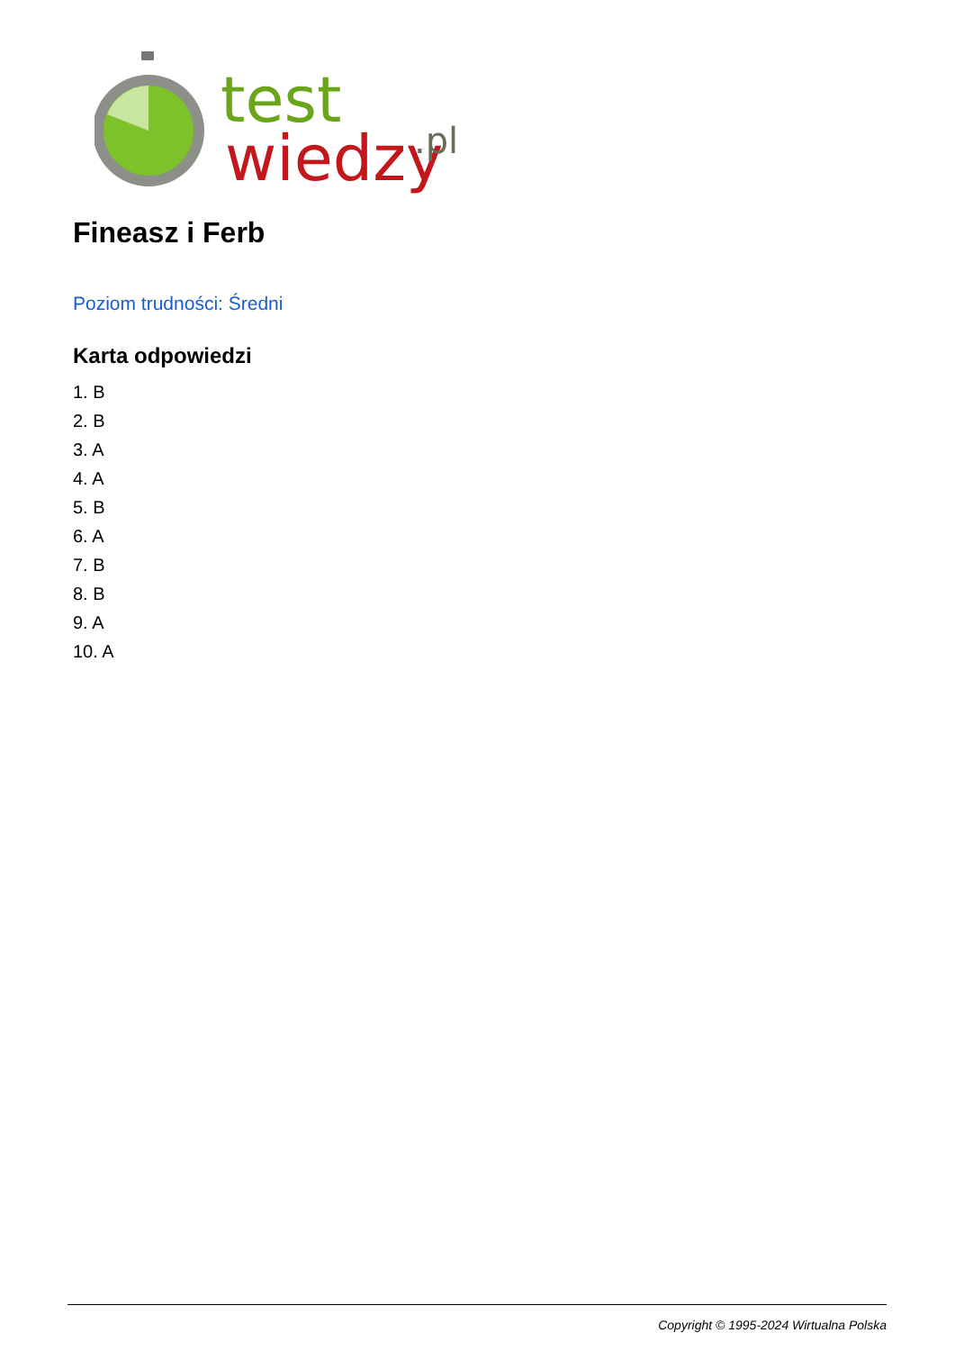test
wiedzy
.pl
Fineasz i Ferb
Poziom trudności: Średni
Karta odpowiedzi
1. B
2. B
3. A
4. A
5. B
6. A
7. B
8. B
9. A
10. A
Copyright © 1995-2024 Wirtualna Polska